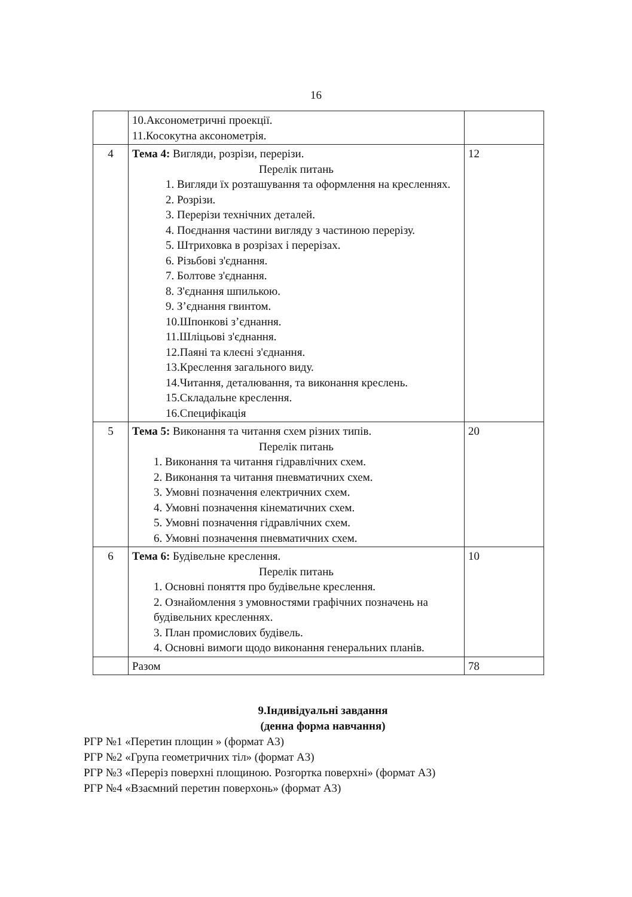16
| | 10.Аксонометричні проекції. 11.Косокутна аксонометрія. | |
| 4 | Тема 4: Вигляди, розрізи, перерізи. Перелік питань 1. Вигляди їх розташування та оформлення на кресленнях. 2. Розрізи. 3. Перерізи технічних деталей. 4. Поєднання частини вигляду з частиною перерізу. 5. Штриховка в розрізах і перерізах. 6. Різьбові з'єднання. 7. Болтове з'єднання. 8. З'єднання шпилькою. 9. З’єднання гвинтом. 10.Шпонкові з’єднання. 11.Шліцьові з'єднання. 12.Паяні та клеєні з'єднання. 13.Креслення загального виду. 14.Читання, деталювання, та виконання креслень. 15.Складальне креслення. 16.Специфікація | 12 |
| 5 | Тема 5: Виконання та читання схем різних типів. Перелік питань 1. Виконання та читання гідравлічних схем. 2. Виконання та читання пневматичних схем. 3. Умовні позначення електричних схем. 4. Умовні позначення кінематичних схем. 5. Умовні позначення гідравлічних схем. 6. Умовні позначення пневматичних схем. | 20 |
| 6 | Тема 6: Будівельне креслення. Перелік питань 1. Основні поняття про будівельне креслення. 2. Ознайомлення з умовностями графічних позначень на будівельних кресленнях. 3. План промислових будівель. 4. Основні вимоги щодо виконання генеральних планів. | 10 |
| | Разом | 78 |
9.Індивідуальні завдання
(денна форма навчання)
РГР №1 «Перетин площин » (формат А3)
РГР №2 «Група геометричних тіл» (формат А3)
РГР №3 «Переріз поверхні площиною. Розгортка поверхні» (формат А3)
РГР №4 «Взаємний перетин поверхонь» (формат А3)